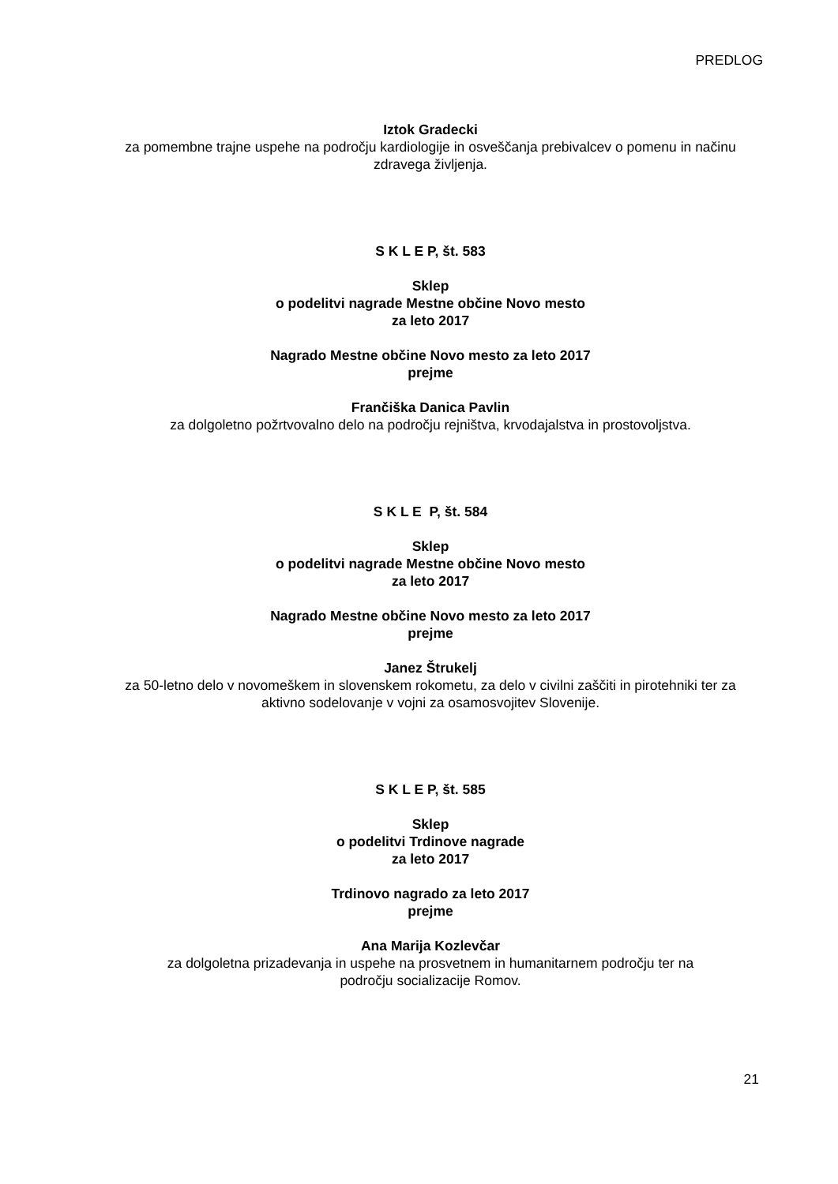PREDLOG
Iztok Gradecki
za pomembne trajne uspehe na področju kardiologije in osveščanja prebivalcev o pomenu in načinu zdravega življenja.
S K L E P, št. 583
Sklep
o podelitvi nagrade Mestne občine Novo mesto
za leto 2017
Nagrado Mestne občine Novo mesto za leto 2017
prejme
Frančiška Danica Pavlin
za dolgoletno požrtvovalno delo na področju rejništva, krvodajalstva in prostovoljstva.
S K L E P, št. 584
Sklep
o podelitvi nagrade Mestne občine Novo mesto
za leto 2017
Nagrado Mestne občine Novo mesto za leto 2017
prejme
Janez Štrukelj
za 50-letno delo v novomeškem in slovenskem rokometu, za delo v civilni zaščiti in pirotehniki ter za aktivno sodelovanje v vojni za osamosvojitev Slovenije.
S K L E P, št. 585
Sklep
o podelitvi Trdinove nagrade
za leto 2017
Trdinovo nagrado za leto 2017
prejme
Ana Marija Kozlevčar
za dolgoletna prizadevanja in uspehe na prosvetnem in humanitarnem področju ter na
področju socializacije Romov.
21